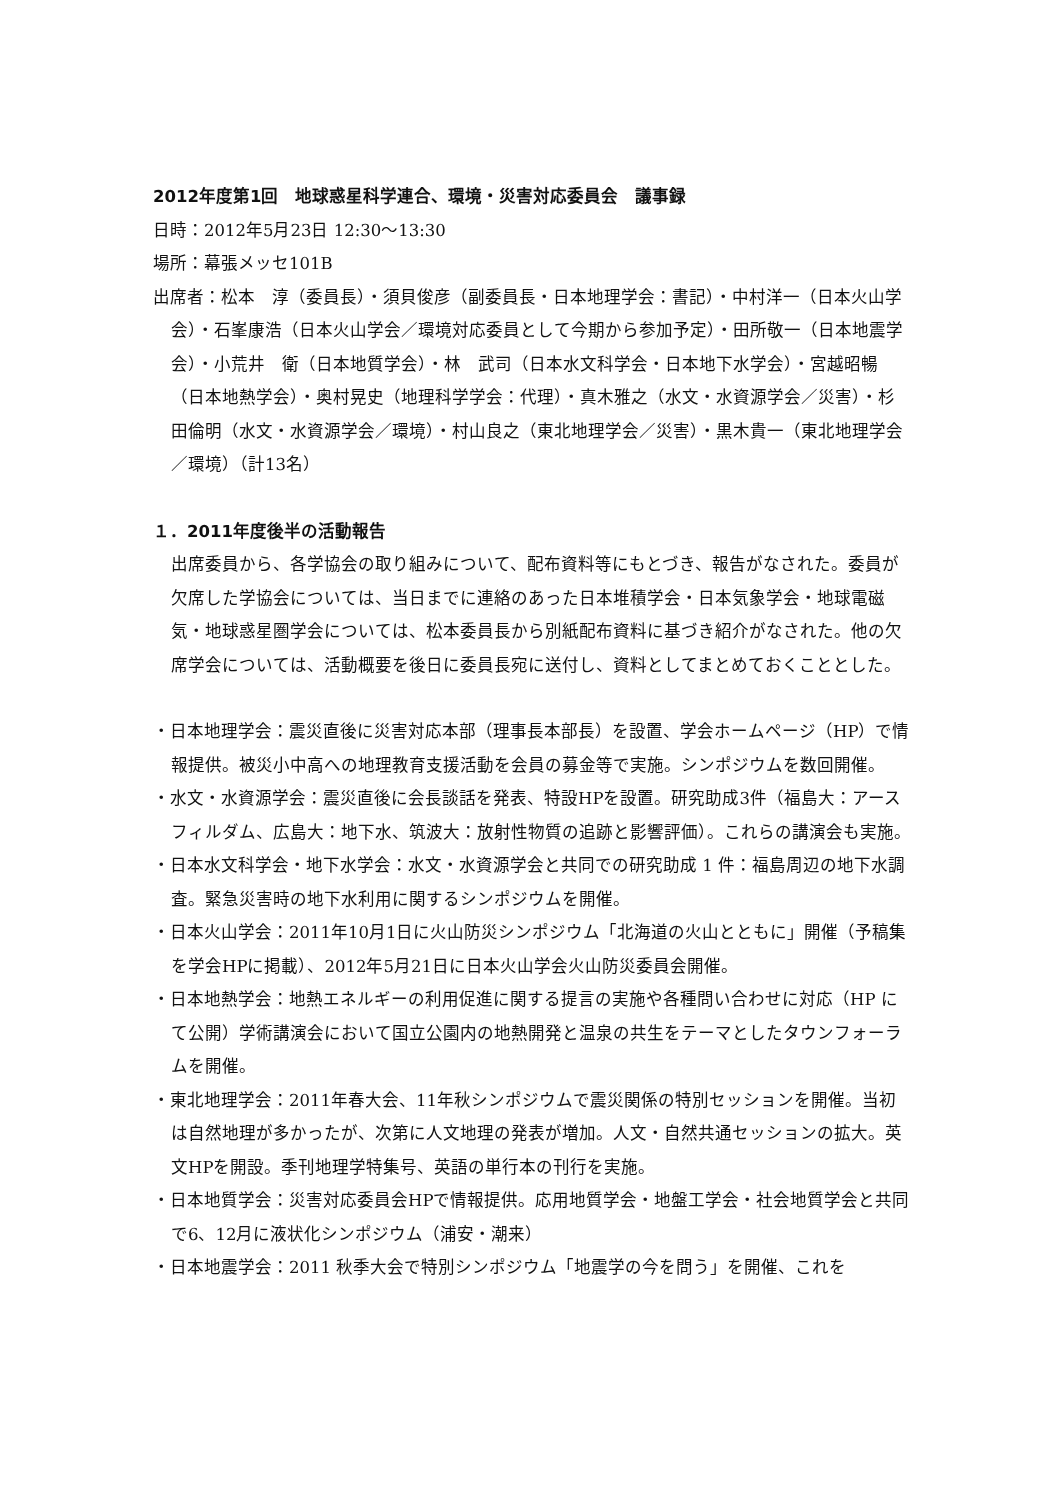2012年度第1回　地球惑星科学連合、環境・災害対応委員会　議事録
日時：2012年5月23日 12:30～13:30
場所：幕張メッセ101B
出席者：松本　淳（委員長）・須貝俊彦（副委員長・日本地理学会：書記）・中村洋一（日本火山学会）・石峯康浩（日本火山学会／環境対応委員として今期から参加予定）・田所敬一（日本地震学会）・小荒井　衛（日本地質学会）・林　武司（日本水文科学会・日本地下水学会）・宮越昭暢（日本地熱学会）・奥村晃史（地理科学学会：代理）・真木雅之（水文・水資源学会／災害）・杉田倫明（水文・水資源学会／環境）・村山良之（東北地理学会／災害）・黒木貴一（東北地理学会／環境）（計13名）
１．2011年度後半の活動報告
出席委員から、各学協会の取り組みについて、配布資料等にもとづき、報告がなされた。委員が欠席した学協会については、当日までに連絡のあった日本堆積学会・日本気象学会・地球電磁気・地球惑星圏学会については、松本委員長から別紙配布資料に基づき紹介がなされた。他の欠席学会については、活動概要を後日に委員長宛に送付し、資料としてまとめておくこととした。
・日本地理学会：震災直後に災害対応本部（理事長本部長）を設置、学会ホームページ（HP）で情報提供。被災小中高への地理教育支援活動を会員の募金等で実施。シンポジウムを数回開催。
・水文・水資源学会：震災直後に会長談話を発表、特設HPを設置。研究助成3件（福島大：アースフィルダム、広島大：地下水、筑波大：放射性物質の追跡と影響評価）。これらの講演会も実施。
・日本水文科学会・地下水学会：水文・水資源学会と共同での研究助成 1 件：福島周辺の地下水調査。緊急災害時の地下水利用に関するシンポジウムを開催。
・日本火山学会：2011年10月1日に火山防災シンポジウム「北海道の火山とともに」開催（予稿集を学会HPに掲載）、2012年5月21日に日本火山学会火山防災委員会開催。
・日本地熱学会：地熱エネルギーの利用促進に関する提言の実施や各種問い合わせに対応（HP にて公開）学術講演会において国立公園内の地熱開発と温泉の共生をテーマとしたタウンフォーラムを開催。
・東北地理学会：2011年春大会、11年秋シンポジウムで震災関係の特別セッションを開催。当初は自然地理が多かったが、次第に人文地理の発表が増加。人文・自然共通セッションの拡大。英文HPを開設。季刊地理学特集号、英語の単行本の刊行を実施。
・日本地質学会：災害対応委員会HPで情報提供。応用地質学会・地盤工学会・社会地質学会と共同で6、12月に液状化シンポジウム（浦安・潮来）
・日本地震学会：2011 秋季大会で特別シンポジウム「地震学の今を問う」を開催、これを